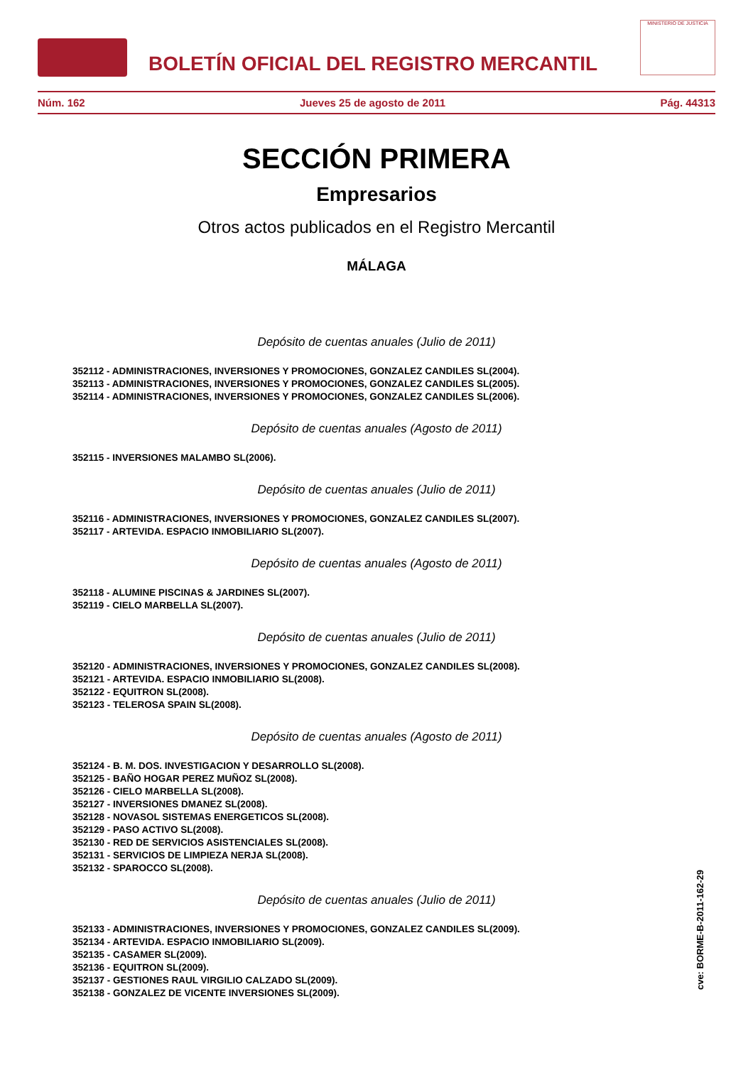BOLETÍN OFICIAL DEL REGISTRO MERCANTIL
MINISTERIO DE JUSTICIA
Núm. 162 Jueves 25 de agosto de 2011 Pág. 44313
SECCIÓN PRIMERA
Empresarios
Otros actos publicados en el Registro Mercantil
MÁLAGA
Depósito de cuentas anuales (Julio de 2011)
352112 - ADMINISTRACIONES, INVERSIONES Y PROMOCIONES, GONZALEZ CANDILES SL(2004).
352113 - ADMINISTRACIONES, INVERSIONES Y PROMOCIONES, GONZALEZ CANDILES SL(2005).
352114 - ADMINISTRACIONES, INVERSIONES Y PROMOCIONES, GONZALEZ CANDILES SL(2006).
Depósito de cuentas anuales (Agosto de 2011)
352115 - INVERSIONES MALAMBO SL(2006).
Depósito de cuentas anuales (Julio de 2011)
352116 - ADMINISTRACIONES, INVERSIONES Y PROMOCIONES, GONZALEZ CANDILES SL(2007).
352117 - ARTEVIDA. ESPACIO INMOBILIARIO SL(2007).
Depósito de cuentas anuales (Agosto de 2011)
352118 - ALUMINE PISCINAS & JARDINES SL(2007).
352119 - CIELO MARBELLA SL(2007).
Depósito de cuentas anuales (Julio de 2011)
352120 - ADMINISTRACIONES, INVERSIONES Y PROMOCIONES, GONZALEZ CANDILES SL(2008).
352121 - ARTEVIDA. ESPACIO INMOBILIARIO SL(2008).
352122 - EQUITRON SL(2008).
352123 - TELEROSA SPAIN SL(2008).
Depósito de cuentas anuales (Agosto de 2011)
352124 - B. M. DOS. INVESTIGACION Y DESARROLLO SL(2008).
352125 - BAÑO HOGAR PEREZ MUÑOZ SL(2008).
352126 - CIELO MARBELLA SL(2008).
352127 - INVERSIONES DMANEZ SL(2008).
352128 - NOVASOL SISTEMAS ENERGETICOS SL(2008).
352129 - PASO ACTIVO SL(2008).
352130 - RED DE SERVICIOS ASISTENCIALES SL(2008).
352131 - SERVICIOS DE LIMPIEZA NERJA SL(2008).
352132 - SPAROCCO SL(2008).
Depósito de cuentas anuales (Julio de 2011)
352133 - ADMINISTRACIONES, INVERSIONES Y PROMOCIONES, GONZALEZ CANDILES SL(2009).
352134 - ARTEVIDA. ESPACIO INMOBILIARIO SL(2009).
352135 - CASAMER SL(2009).
352136 - EQUITRON SL(2009).
352137 - GESTIONES RAUL VIRGILIO CALZADO SL(2009).
352138 - GONZALEZ DE VICENTE INVERSIONES SL(2009).
cve: BORME-B-2011-162-29